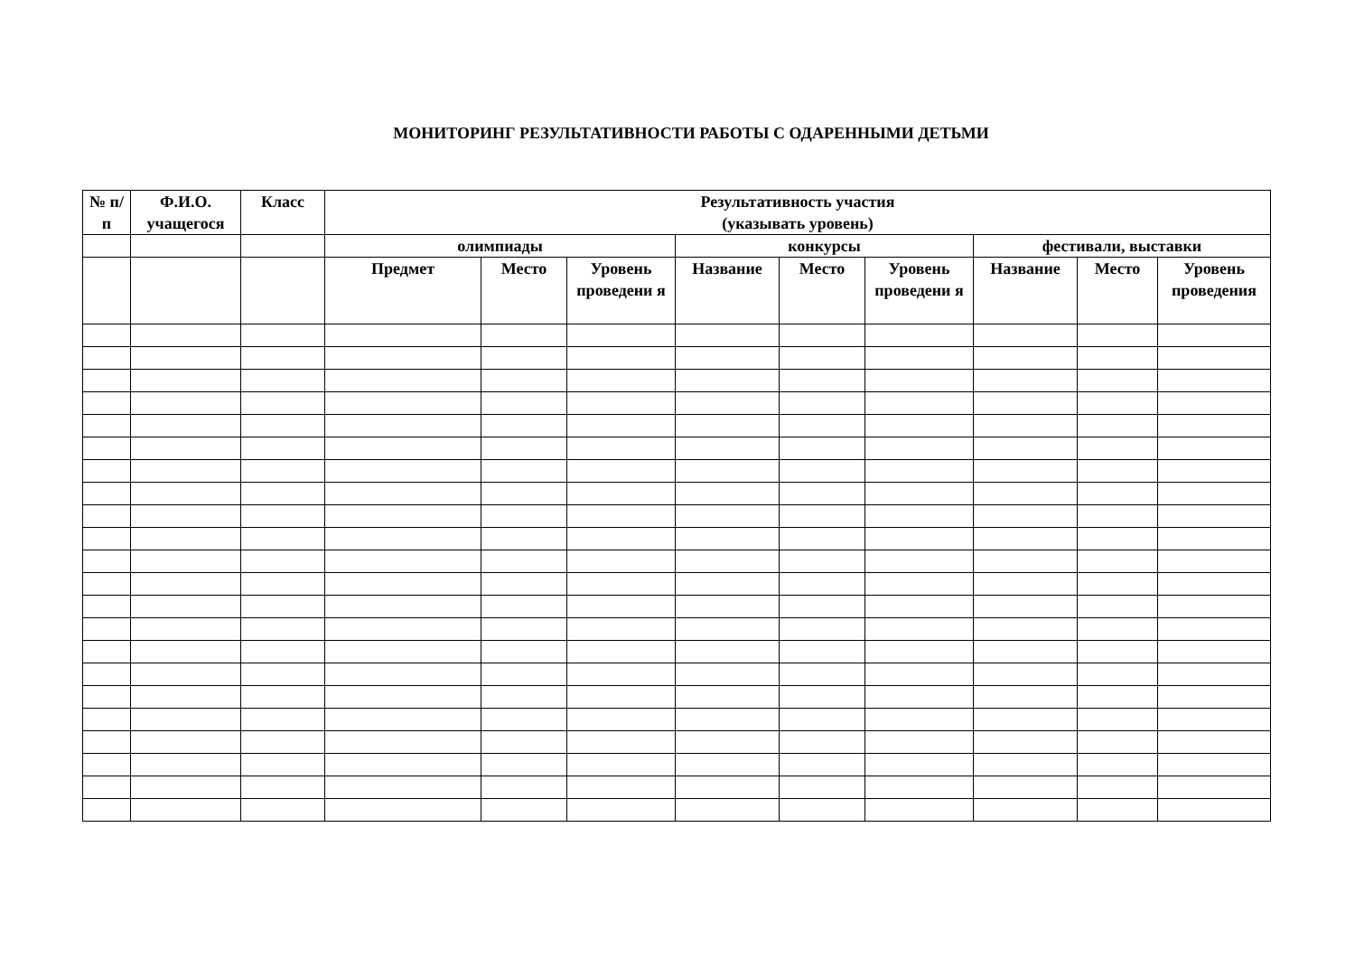МОНИТОРИНГ РЕЗУЛЬТАТИВНОСТИ РАБОТЫ С ОДАРЕННЫМИ ДЕТЬМИ
| № п/п | Ф.И.О. учащегося | Класс | Результативность участия (указывать уровень) | | | | | | | | |
| --- | --- | --- | --- | --- | --- | --- | --- | --- | --- | --- | --- |
| | | | олимпиады | | | конкурсы | | | фестивали, выставки | | |
| | | | Предмет | Место | Уровень проведени я | Название | Место | Уровень проведени я | Название | Место | Уровень проведения |